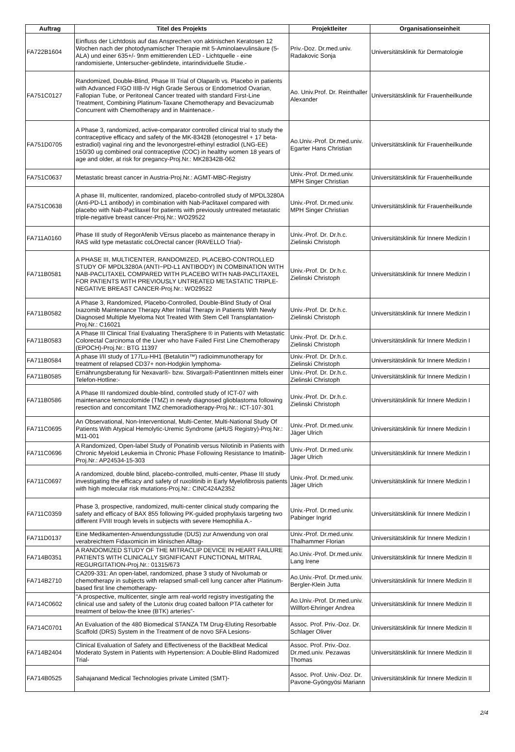| Auftrag | Titel des Projekts | Projektleiter | Organisationseinheit |
| --- | --- | --- | --- |
| FA722B1604 | Einfluss der Lichtdosis auf das Ansprechen von aktinischen Keratosen 12 Wochen nach der photodynamischer Therapie mit 5-Aminolaevulinsäure (5-ALA) und einer 635+/- 9nm emittierenden LED - Lichtquelle - eine randomisierte, Untersucher-geblindete, intarindividuelle Studie.- | Priv.-Doz. Dr.med.univ. Radakovic Sonja | Universitätsklinik für Dermatologie |
| FA751C0127 | Randomized, Double-Blind, Phase III Trial of Olaparib vs. Placebo in patients with Advanced FIGO IIIB-IV High Grade Serous or Endometriod Ovarian, Fallopian Tube, or Peritoneal Cancer treated with standard First-Line Treatment, Combining Platinum-Taxane Chemotherapy and Bevacizumab Concurrent with Chemotherapy and in Maintenace.- | Ao. Univ.Prof. Dr. Reinthaller Alexander | Universitätsklinik für Frauenheilkunde |
| FA751D0705 | A Phase 3, randomized, active-comparator controlled clinical trial to study the contraceptive efficacy and safety of the MK-8342B (etonogestrel + 17 beta-estradiol) vaginal ring and the levonorgestrel-ethinyl estradiol (LNG-EE) 150/30 ug combined oral contraceptive (COC) in healthy women 18 years of age and older, at risk for pregancy-Proj.Nr.: MK28342B-062 | Ao.Univ.-Prof. Dr.med.univ. Egarter Hans Christian | Universitätsklinik für Frauenheilkunde |
| FA751C0637 | Metastatic breast cancer in Austria-Proj.Nr.: AGMT-MBC-Registry | Univ.-Prof. Dr.med.univ. MPH Singer Christian | Universitätsklinik für Frauenheilkunde |
| FA751C0638 | A phase III, multicenter, randomized, placebo-controlled study of MPDL3280A (Anti-PD-L1 antibody) in combination with Nab-Paclitaxel compared with placebo with Nab-Paclitaxel for patients with previously untreated metastatic triple-negative breast cancer-Proj.Nr.: WO29522 | Univ.-Prof. Dr.med.univ. MPH Singer Christian | Universitätsklinik für Frauenheilkunde |
| FA711A0160 | Phase III study of RegorAfenib VErsus placebo as maintenance therapy in RAS wild type metastatic coLOrectal cancer (RAVELLO Trial)- | Univ.-Prof. Dr. Dr.h.c. Zielinski Christoph | Universitätsklinik für Innere Medizin I |
| FA711B0581 | A PHASE III, MULTICENTER, RANDOMIZED, PLACEBO-CONTROLLED STUDY OF MPDL3280A (ANTI−PD-L1 ANTIBODY) IN COMBINATION WITH NAB-PACLITAXEL COMPARED WITH PLACEBO WITH NAB-PACLITAXEL FOR PATIENTS WITH PREVIOUSLY UNTREATED METASTATIC TRIPLE-NEGATIVE BREAST CANCER-Proj.Nr.: WO29522 | Univ.-Prof. Dr. Dr.h.c. Zielinski Christoph | Universitätsklinik für Innere Medizin I |
| FA711B0582 | A Phase 3, Randomized, Placebo-Controlled, Double-Blind Study of Oral Ixazomib Maintenance Therapy After Initial Therapy in Patients With Newly Diagnosed Multiple Myeloma Not Treated With Stem Cell Transplantation-Proj.Nr.: C16021 | Univ.-Prof. Dr. Dr.h.c. Zielinski Christoph | Universitätsklinik für Innere Medizin I |
| FA711B0583 | A Phase III Clinical Trial Evaluating TheraSphere ® in Patients with Metastatic Colorectal Carcinoma of the Liver who have Failed First Line Chemotherapy (EPOCH)-Proj.Nr.: BTG 11397 | Univ.-Prof. Dr. Dr.h.c. Zielinski Christoph | Universitätsklinik für Innere Medizin I |
| FA711B0584 | A phase I/II study of 177Lu-HH1 (Betalutin™) radioimmunotherapy for treatment of relapsed CD37+ non-Hodgkin lymphoma- | Univ.-Prof. Dr. Dr.h.c. Zielinski Christoph | Universitätsklinik für Innere Medizin I |
| FA711B0585 | Ernährungsberatung für Nexavar®- bzw. Stivarga®-PatientInnen mittels einer Telefon-Hotline:- | Univ.-Prof. Dr. Dr.h.c. Zielinski Christoph | Universitätsklinik für Innere Medizin I |
| FA711B0586 | A Phase III randomized double-blind, controlled study of ICT-07 with maintenance temozolomide (TMZ) in newly diagnosed glioblastoma following resection and concomitant TMZ chemoradiotherapy-Proj.Nr.: ICT-107-301 | Univ.-Prof. Dr. Dr.h.c. Zielinski Christoph | Universitätsklinik für Innere Medizin I |
| FA711C0695 | An Observational, Non-Interventional, Multi-Center, Multi-National Study Of Patients With Atypical Hemolytic-Uremic Syndrome (aHUS Registry)-Proj.Nr.: M11-001 | Univ.-Prof. Dr.med.univ. Jäger Ulrich | Universitätsklinik für Innere Medizin I |
| FA711C0696 | A Randomized, Open-label Study of Ponatinib versus Nilotinib in Patients with Chronic Myeloid Leukemia in Chronic Phase Following Resistance to Imatinib-Proj.Nr.: AP24534-15-303 | Univ.-Prof. Dr.med.univ. Jäger Ulrich | Universitätsklinik für Innere Medizin I |
| FA711C0697 | A randomized, double blind, placebo-controlled, multi-center, Phase III study investigating the efficacy and safety of ruxolitinib in Early Myelofibrosis patients with high molecular risk mutations-Proj.Nr.: CINC424A2352 | Univ.-Prof. Dr.med.univ. Jäger Ulrich | Universitätsklinik für Innere Medizin I |
| FA711C0359 | Phase 3, prospective, randomized, multi-center clinical study comparing the safety and efficacy of BAX 855 following PK-guided prophylaxis targeting two different FVIII trough levels in subjects with severe Hemophilia A.- | Univ.-Prof. Dr.med.univ. Pabinger Ingrid | Universitätsklinik für Innere Medizin I |
| FA711D0137 | Eine Medikamenten-Anwendungsstudie (DUS) zur Anwendung von oral verabreichtem Fidaxomicin im klinischen Alltag- | Univ.-Prof. Dr.med.univ. Thalhammer Florian | Universitätsklinik für Innere Medizin I |
| FA714B0351 | A RANDOMIZED STUDY OF THE MITRACLIP DEVICE IN HEART FAILURE PATIENTS WITH CLINICALLY SIGNIFICANT FUNCTIONAL MITRAL REGURGITATION-Proj.Nr.: 01315/673 | Ao.Univ.-Prof. Dr.med.univ. Lang Irene | Universitätsklinik für Innere Medizin II |
| FA714B2710 | CA209-331: An open-label, randomized, phase 3 study of Nivolumab or chemotherapy in subjects with relapsed small-cell lung cancer after Platinum-based first line chemotherapy- | Ao.Univ.-Prof. Dr.med.univ. Bergler-Klein Jutta | Universitätsklinik für Innere Medizin II |
| FA714C0602 | "A prospective, multicenter, single arm real-world registry investigating the clinical use and safety of the Lutonix drug coated balloon PTA catheter for treatment of below-the knee (BTK) arteries"- | Ao.Univ.-Prof. Dr.med.univ. Willfort-Ehringer Andrea | Universitätsklinik für Innere Medizin II |
| FA714C0701 | An Evaluation of the 480 Biomedical STANZA TM Drug-Eluting Resorbable Scaffold (DRS) System in the Treatment of de novo SFA Lesions- | Assoc. Prof. Priv.-Doz. Dr. Schlager Oliver | Universitätsklinik für Innere Medizin II |
| FA714B2404 | Clinical Evaluation of Safety and Effectiveness of the BackBeat Medical Moderato System in Patients with Hypertension: A Double-Blind Radomized Trial- | Assoc. Prof. Priv.-Doz. Dr.med.univ. Pezawas Thomas | Universitätsklinik für Innere Medizin II |
| FA714B0525 | Sahajanand Medical Technologies private Limited (SMT)- | Assoc. Prof. Univ.-Doz. Dr. Pavone-Gyöngyösi Mariann | Universitätsklinik für Innere Medizin II |
2/4